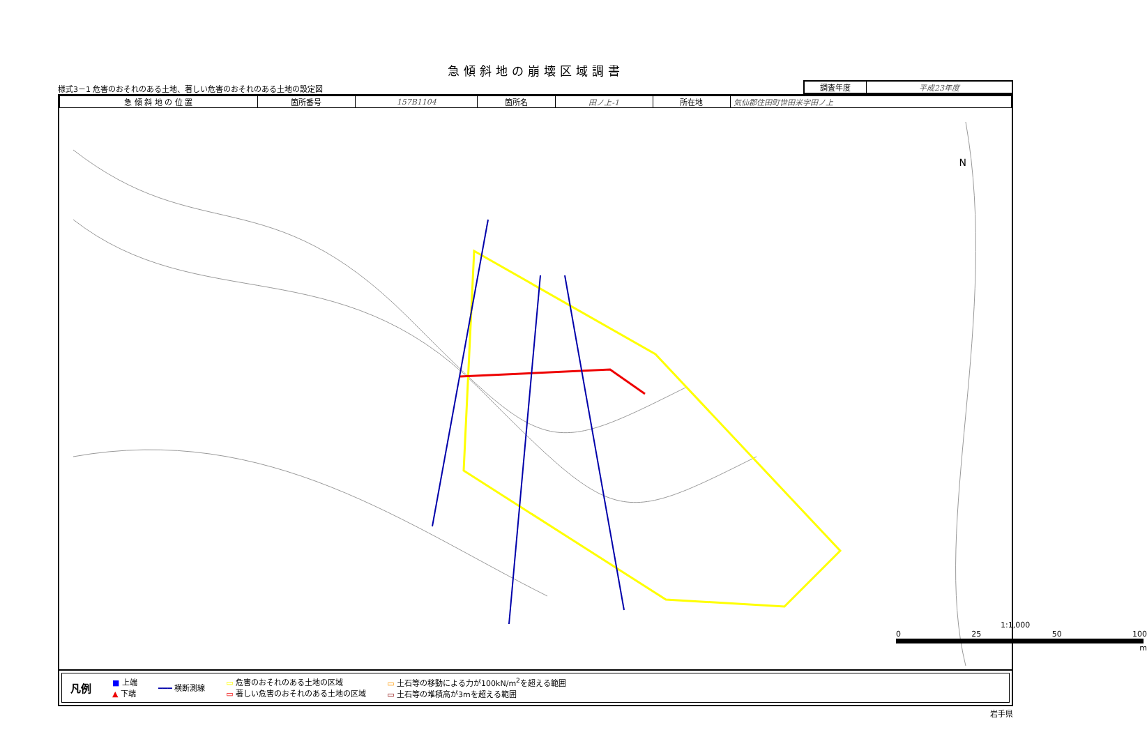急傾斜地の崩壊区域調書
様式3－1 危害のおそれのある土地、著しい危害のおそれのある土地の設定図
| 調査年度 | 平成23年度 |
| 急 傾 斜 地 の 位 置 | 箇所番号 | 157B1104 | 箇所名 | 田ノ上-1 | 所在地 | 気仙郡住田町世田米字田ノ上 |
N
1:1,000
0 25 50 100
m
凡例
■ 上端
▲ 下端
━━━ 横断測線
▭ 危害のおそれのある土地の区域
▭ 著しい危害のおそれのある土地の区域
▭ 土石等の移動による力が100kN/m<sup>2</sup>を超える範囲
▭ 土石等の堆積高が3mを超える範囲
岩手県